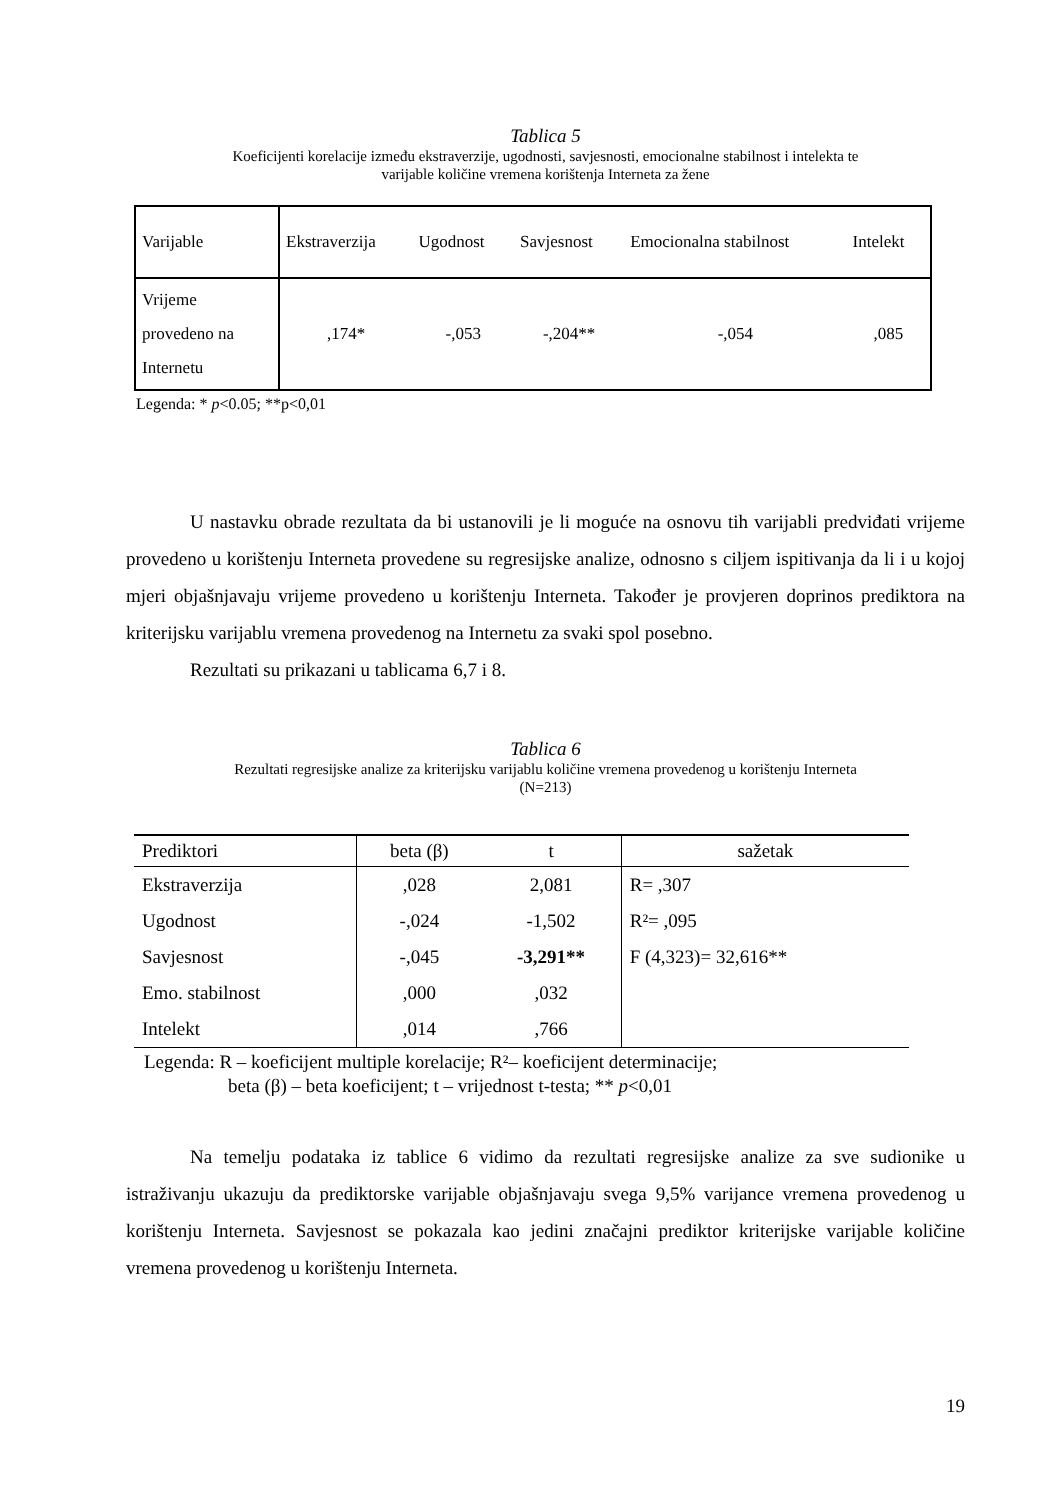Tablica 5
Koeficijenti korelacije između ekstraverzije, ugodnosti, savjesnosti, emocionalne stabilnost i intelekta te
varijable količine vremena korištenja Interneta za žene
| Varijable | Ekstraverzija | Ugodnost | Savjesnost | Emocionalna stabilnost | Intelekt |
| Vrijeme provedeno na Internetu | ,174* | -,053 | -,204** | -,054 | ,085 |
Legenda: * p<0.05; **p<0,01
U nastavku obrade rezultata da bi ustanovili je li moguće na osnovu tih varijabli predviđati vrijeme provedeno u korištenju Interneta provedene su regresijske analize, odnosno s ciljem ispitivanja da li i u kojoj mjeri objašnjavaju vrijeme provedeno u korištenju Interneta. Također je provjeren doprinos prediktora na kriterijsku varijablu vremena provedenog na Internetu za svaki spol posebno.
Rezultati su prikazani u tablicama 6,7 i 8.
Tablica 6
Rezultati regresijske analize za kriterijsku varijablu količine vremena provedenog u korištenju Interneta
(N=213)
| Prediktori | beta (β) | t | sažetak |
| --- | --- | --- | --- |
| Ekstraverzija | ,028 | 2,081 | R= ,307 |
| Ugodnost | -,024 | -1,502 | R²= ,095 |
| Savjesnost | -,045 | -3,291** | F (4,323)= 32,616** |
| Emo. stabilnost | ,000 | ,032 | |
| Intelekt | ,014 | ,766 | |
Legenda: R – koeficijent multiple korelacije; R²– koeficijent determinacije;
beta (β) – beta koeficijent; t – vrijednost t-testa; ** p<0,01
Na temelju podataka iz tablice 6 vidimo da rezultati regresijske analize za sve sudionike u istraživanju ukazuju da prediktorske varijable objašnjavaju svega 9,5% varijance vremena provedenog u korištenju Interneta. Savjesnost se pokazala kao jedini značajni prediktor kriterijske varijable količine vremena provedenog u korištenju Interneta.
19